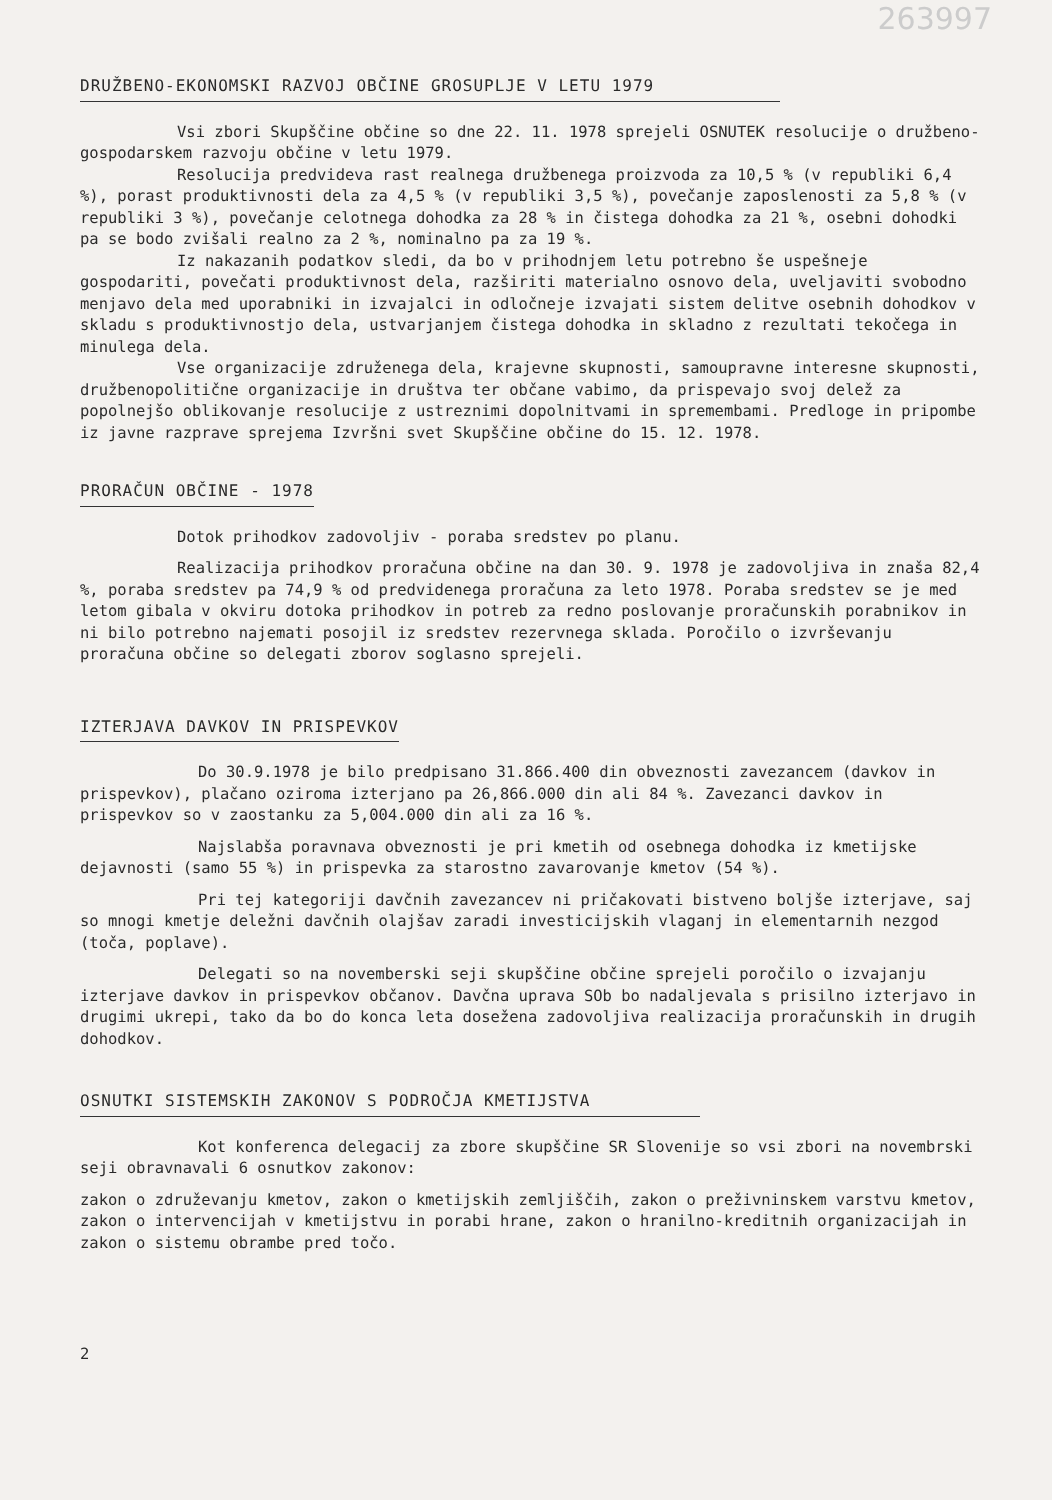263997
DRUŽBENO-EKONOMSKI RAZVOJ OBČINE GROSUPLJE V LETU 1979
Vsi zbori Skupščine občine so dne 22. 11. 1978 sprejeli OSNUTEK resolucije o družbeno-gospodarskem razvoju občine v letu 1979.
Resolucija predvideva rast realnega družbenega proizvoda za 10,5 % (v republiki 6,4 %), porast produktivnosti dela za 4,5 % (v republiki 3,5 %), povečanje zaposlenosti za 5,8 % (v republiki 3 %), povečanje celotnega dohodka za 28 % in čistega dohodka za 21 %, osebni dohodki pa se bodo zvišali realno za 2 %, nominalno pa za 19 %.
Iz nakazanih podatkov sledi, da bo v prihodnjem letu potrebno še uspešneje gospodariti, povečati produktivnost dela, razširiti materialno osnovo dela, uveljaviti svobodno menjavo dela med uporabniki in izvajalci in odločneje izvajati sistem delitve osebnih dohodkov v skladu s produktivnostjo dela, ustvarjanjem čistega dohodka in skladno z rezultati tekočega in minulega dela.
Vse organizacije združenega dela, krajevne skupnosti, samoupravne interesne skupnosti, družbenopolitične organizacije in društva ter občane vabimo, da prispevajo svoj delež za popolnejšo oblikovanje resolucije z ustreznimi dopolnitvami in spremembami. Predloge in pripombe iz javne razprave sprejema Izvršni svet Skupščine občine do 15. 12. 1978.
PRORAČUN OBČINE - 1978
Dotok prihodkov zadovoljiv - poraba sredstev po planu.
Realizacija prihodkov proračuna občine na dan 30. 9. 1978 je zadovoljiva in znaša 82,4 %, poraba sredstev pa 74,9 % od predvidenega proračuna za leto 1978. Poraba sredstev se je med letom gibala v okviru dotoka prihodkov in potreb za redno poslovanje proračunskih porabnikov in ni bilo potrebno najemati posojil iz sredstev rezervnega sklada. Poročilo o izvrševanju proračuna občine so delegati zborov soglasno sprejeli.
IZTERJAVA DAVKOV IN PRISPEVKOV
Do 30.9.1978 je bilo predpisano 31.866.400 din obveznosti zavezancem (davkov in prispevkov), plačano oziroma izterjano pa 26,866.000 din ali 84 %. Zavezanci davkov in prispevkov so v zaostanku za 5,004.000 din ali za 16 %.
Najslabša poravnava obveznosti je pri kmetih od osebnega dohodka iz kmetijske dejavnosti (samo 55 %) in prispevka za starostno zavarovanje kmetov (54 %).
Pri tej kategoriji davčnih zavezancev ni pričakovati bistveno boljše izterjave, saj so mnogi kmetje deležni davčnih olajšav zaradi investicijskih vlaganj in elementarnih nezgod (toča, poplave).
Delegati so na novemberski seji skupščine občine sprejeli poročilo o izvajanju izterjave davkov in prispevkov občanov. Davčna uprava SOb bo nadaljevala s prisilno izterjavo in drugimi ukrepi, tako da bo do konca leta dosežena zadovoljiva realizacija proračunskih in drugih dohodkov.
OSNUTKI SISTEMSKIH ZAKONOV S PODROČJA KMETIJSTVA
Kot konferenca delegacij za zbore skupščine SR Slovenije so vsi zbori na novembrski seji obravnavali 6 osnutkov zakonov:
zakon o združevanju kmetov, zakon o kmetijskih zemljiščih, zakon o preživninskem varstvu kmetov, zakon o intervencijah v kmetijstvu in porabi hrane, zakon o hranilno-kreditnih organizacijah in zakon o sistemu obrambe pred točo.
2